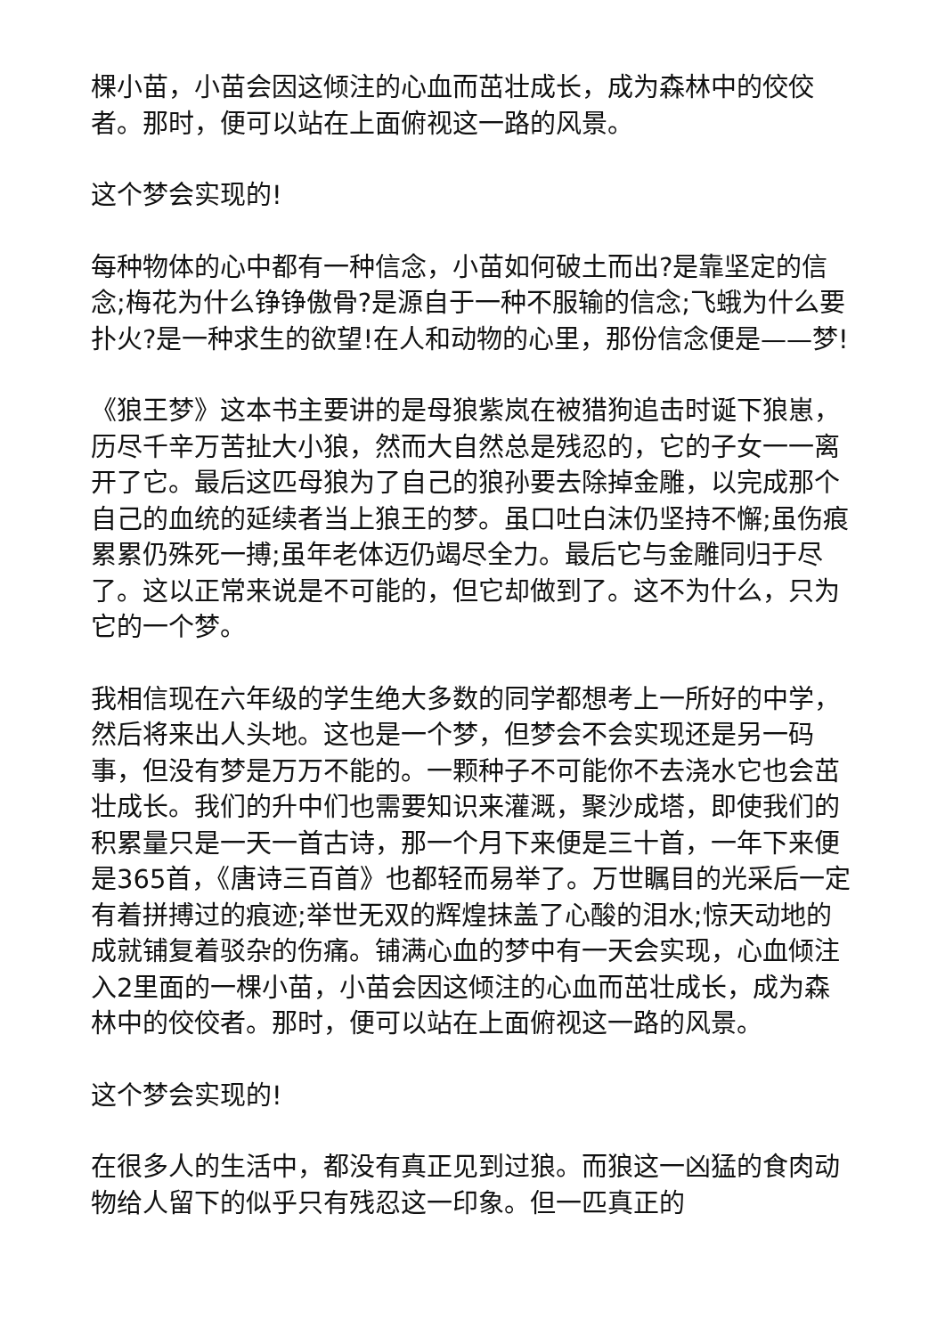棵小苗，小苗会因这倾注的心血而茁壮成长，成为森林中的佼佼者。那时，便可以站在上面俯视这一路的风景。
这个梦会实现的!
每种物体的心中都有一种信念，小苗如何破土而出?是靠坚定的信念;梅花为什么铮铮傲骨?是源自于一种不服输的信念;飞蛾为什么要扑火?是一种求生的欲望!在人和动物的心里，那份信念便是——梦!
《狼王梦》这本书主要讲的是母狼紫岚在被猎狗追击时诞下狼崽，历尽千辛万苦扯大小狼，然而大自然总是残忍的，它的子女一一离开了它。最后这匹母狼为了自己的狼孙要去除掉金雕，以完成那个自己的血统的延续者当上狼王的梦。虽口吐白沫仍坚持不懈;虽伤痕累累仍殊死一搏;虽年老体迈仍竭尽全力。最后它与金雕同归于尽了。这以正常来说是不可能的，但它却做到了。这不为什么，只为它的一个梦。
我相信现在六年级的学生绝大多数的同学都想考上一所好的中学，然后将来出人头地。这也是一个梦，但梦会不会实现还是另一码事，但没有梦是万万不能的。一颗种子不可能你不去浇水它也会茁壮成长。我们的升中们也需要知识来灌溉，聚沙成塔，即使我们的积累量只是一天一首古诗，那一个月下来便是三十首，一年下来便是365首，《唐诗三百首》也都轻而易举了。万世瞩目的光采后一定有着拼搏过的痕迹;举世无双的辉煌抹盖了心酸的泪水;惊天动地的成就铺复着驳杂的伤痛。铺满心血的梦中有一天会实现，心血倾注入2里面的一棵小苗，小苗会因这倾注的心血而茁壮成长，成为森林中的佼佼者。那时，便可以站在上面俯视这一路的风景。
这个梦会实现的!
在很多人的生活中，都没有真正见到过狼。而狼这一凶猛的食肉动物给人留下的似乎只有残忍这一印象。但一匹真正的